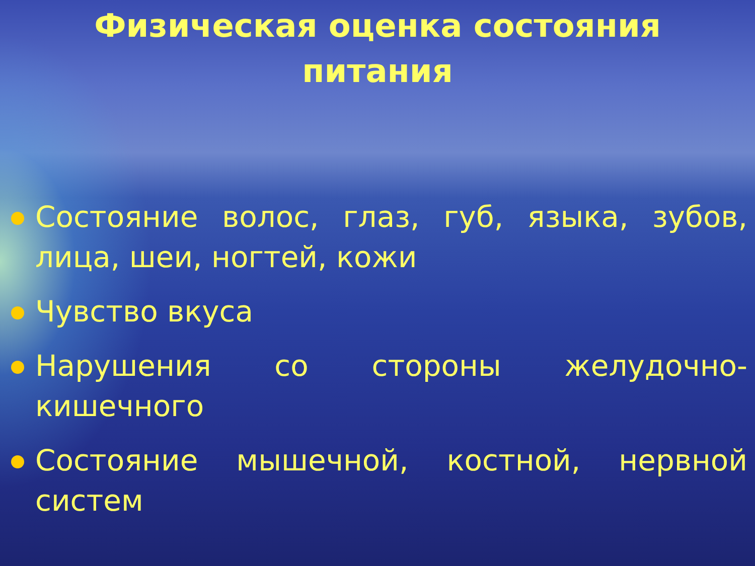Физическая оценка состояния
питания
Состояние волос, глаз, губ, языка, зубов, лица, шеи, ногтей, кожи
Чувство вкуса
Нарушения со стороны желудочно-кишечного
Состояние мышечной, костной, нервной систем